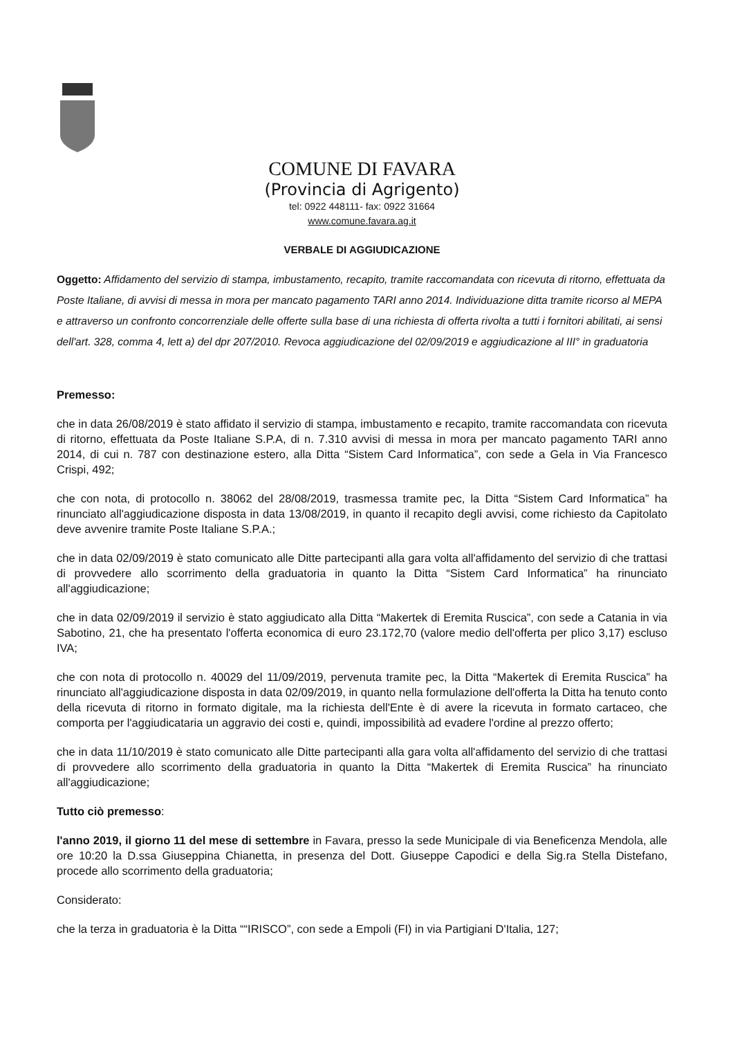COMUNE DI FAVARA
(Provincia di Agrigento)
tel: 0922 448111- fax: 0922 31664
www.comune.favara.ag.it
VERBALE DI AGGIUDICAZIONE
Oggetto: Affidamento del servizio di stampa, imbustamento, recapito, tramite raccomandata con ricevuta di ritorno, effettuata da Poste Italiane, di avvisi di messa in mora per mancato pagamento TARI anno 2014. Individuazione ditta tramite ricorso al MEPA e attraverso un confronto concorrenziale delle offerte sulla base di una richiesta di offerta rivolta a tutti i fornitori abilitati, ai sensi dell'art. 328, comma 4, lett a) del dpr 207/2010. Revoca aggiudicazione del 02/09/2019 e aggiudicazione al III° in graduatoria
Premesso:
che in data 26/08/2019 è stato affidato il servizio di stampa, imbustamento e recapito, tramite raccomandata con ricevuta di ritorno, effettuata da Poste Italiane S.P.A, di n. 7.310 avvisi di messa in mora per mancato pagamento TARI anno 2014, di cui n. 787 con destinazione estero, alla Ditta “Sistem Card Informatica”, con sede a Gela in Via Francesco Crispi, 492;
che con nota, di protocollo n. 38062 del 28/08/2019, trasmessa tramite pec, la Ditta “Sistem Card Informatica” ha rinunciato all'aggiudicazione disposta in data 13/08/2019, in quanto il recapito degli avvisi, come richiesto da Capitolato deve avvenire tramite Poste Italiane S.P.A.;
che in data 02/09/2019 è stato comunicato alle Ditte partecipanti alla gara volta all'affidamento del servizio di che trattasi di provvedere allo scorrimento della graduatoria in quanto la Ditta “Sistem Card Informatica” ha rinunciato all'aggiudicazione;
che in data 02/09/2019 il servizio è stato aggiudicato alla Ditta “Makertek di Eremita Ruscica”, con sede a Catania in via Sabotino, 21, che ha presentato l'offerta economica di euro 23.172,70 (valore medio dell'offerta per plico 3,17) escluso IVA;
che con nota di protocollo n. 40029 del 11/09/2019, pervenuta tramite pec, la Ditta “Makertek di Eremita Ruscica” ha rinunciato all'aggiudicazione disposta in data 02/09/2019, in quanto nella formulazione dell'offerta la Ditta ha tenuto conto della ricevuta di ritorno in formato digitale, ma la richiesta dell'Ente è di avere la ricevuta in formato cartaceo, che comporta per l'aggiudicataria un aggravio dei costi e, quindi, impossibilità ad evadere l'ordine al prezzo offerto;
che in data 11/10/2019 è stato comunicato alle Ditte partecipanti alla gara volta all'affidamento del servizio di che trattasi di provvedere allo scorrimento della graduatoria in quanto la Ditta “Makertek di Eremita Ruscica” ha rinunciato all'aggiudicazione;
Tutto ciò premesso:
l'anno 2019, il giorno 11 del mese di settembre in Favara, presso la sede Municipale di via Beneficenza Mendola, alle ore 10:20 la D.ssa Giuseppina Chianetta, in presenza del Dott. Giuseppe Capodici e della Sig.ra Stella Distefano, procede allo scorrimento della graduatoria;
Considerato:
che la terza in graduatoria è la Ditta ““IRISCO”, con sede a Empoli (FI) in via Partigiani D'Italia, 127;